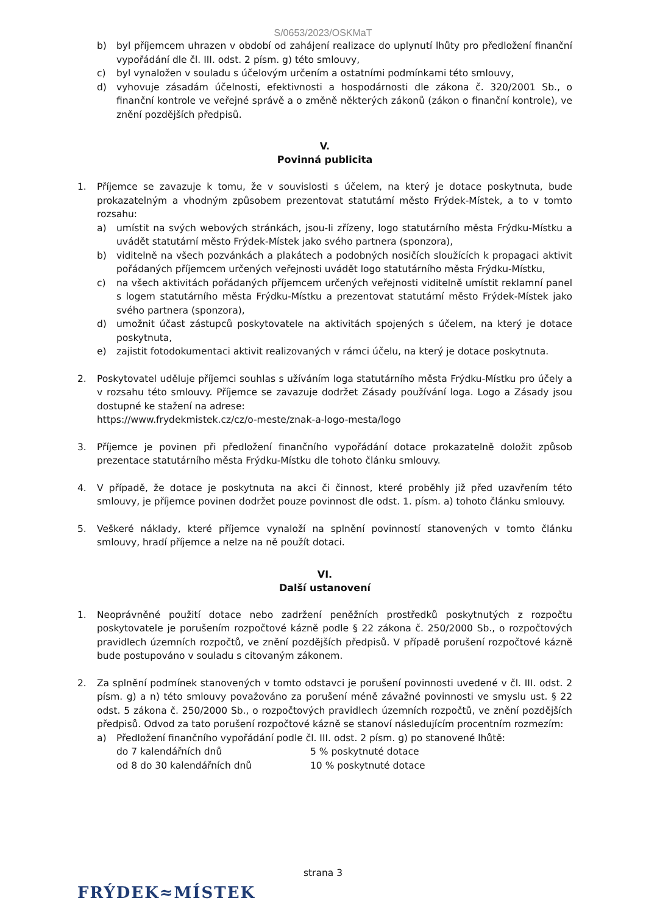S/0653/2023/OSKMaT
b) byl příjemcem uhrazen v období od zahájení realizace do uplynutí lhůty pro předložení finanční vypořádání dle čl. III. odst. 2 písm. g) této smlouvy,
c) byl vynaložen v souladu s účelovým určením a ostatními podmínkami této smlouvy,
d) vyhovuje zásadám účelnosti, efektivnosti a hospodárnosti dle zákona č. 320/2001 Sb., o finanční kontrole ve veřejné správě a o změně některých zákonů (zákon o finanční kontrole), ve znění pozdějších předpisů.
V.
Povinná publicita
1. Příjemce se zavazuje k tomu, že v souvislosti s účelem, na který je dotace poskytnuta, bude prokazatelným a vhodným způsobem prezentovat statutární město Frýdek-Místek, a to v tomto rozsahu:
a) umístit na svých webových stránkách, jsou-li zřízeny, logo statutárního města Frýdku-Místku a uvádět statutární město Frýdek-Místek jako svého partnera (sponzora),
b) viditelně na všech pozvánkách a plakátech a podobných nosičích sloužících k propagaci aktivit pořádaných příjemcem určených veřejnosti uvádět logo statutárního města Frýdku-Místku,
c) na všech aktivitách pořádaných příjemcem určených veřejnosti viditelně umístit reklamní panel s logem statutárního města Frýdku-Místku a prezentovat statutární město Frýdek-Místek jako svého partnera (sponzora),
d) umožnit účast zástupců poskytovatele na aktivitách spojených s účelem, na který je dotace poskytnuta,
e) zajistit fotodokumentaci aktivit realizovaných v rámci účelu, na který je dotace poskytnuta.
2. Poskytovatel uděluje příjemci souhlas s užíváním loga statutárního města Frýdku-Místku pro účely a v rozsahu této smlouvy. Příjemce se zavazuje dodržet Zásady používání loga. Logo a Zásady jsou dostupné ke stažení na adrese:
https://www.frydekmistek.cz/cz/o-meste/znak-a-logo-mesta/logo
3. Příjemce je povinen při předložení finančního vypořádání dotace prokazatelně doložit způsob prezentace statutárního města Frýdku-Místku dle tohoto článku smlouvy.
4. V případě, že dotace je poskytnuta na akci či činnost, které proběhly již před uzavřením této smlouvy, je příjemce povinen dodržet pouze povinnost dle odst. 1. písm. a) tohoto článku smlouvy.
5. Veškeré náklady, které příjemce vynaloží na splnění povinností stanovených v tomto článku smlouvy, hradí příjemce a nelze na ně použít dotaci.
VI.
Další ustanovení
1. Neoprávněné použití dotace nebo zadržení peněžních prostředků poskytnutých z rozpočtu poskytovatele je porušením rozpočtové kázně podle § 22 zákona č. 250/2000 Sb., o rozpočtových pravidlech územních rozpočtů, ve znění pozdějších předpisů. V případě porušení rozpočtové kázně bude postupováno v souladu s citovaným zákonem.
2. Za splnění podmínek stanovených v tomto odstavci je porušení povinnosti uvedené v čl. III. odst. 2 písm. g) a n) této smlouvy považováno za porušení méně závažné povinnosti ve smyslu ust. § 22 odst. 5 zákona č. 250/2000 Sb., o rozpočtových pravidlech územních rozpočtů, ve znění pozdějších předpisů. Odvod za tato porušení rozpočtové kázně se stanoví následujícím procentním rozmezím:
a) Předložení finančního vypořádání podle čl. III. odst. 2 písm. g) po stanovené lhůtě:
do 7 kalendářních dnů 5 % poskytnuté dotace
od 8 do 30 kalendářních dnů 10 % poskytnuté dotace
strana 3
FRÝDEK≈MÍSTEK